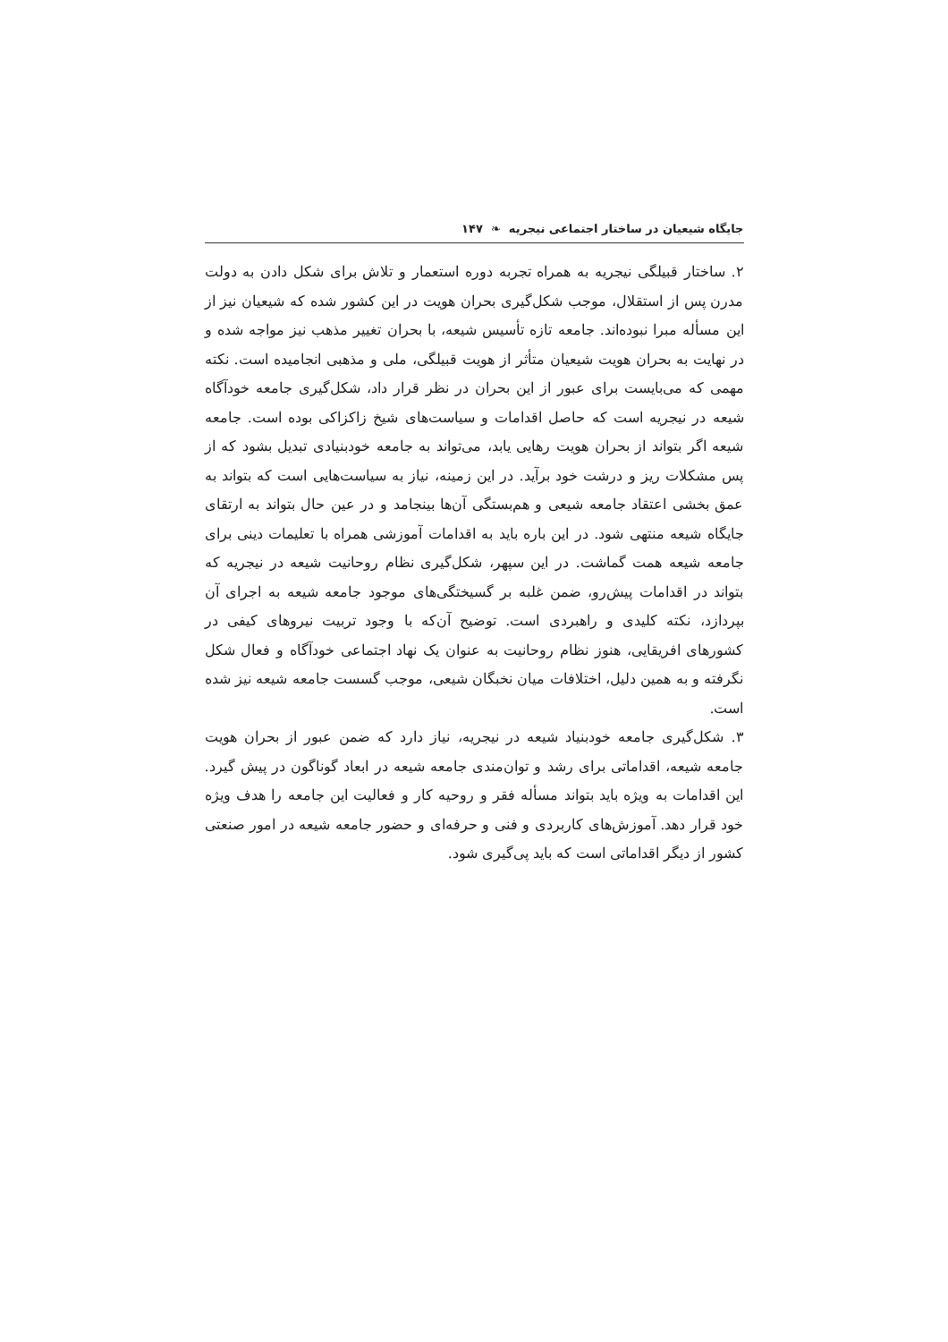جایگاه شیعیان در ساختار اجتماعی نیجریه ❧ ۱۴۷
۲. ساختار قبیلگی نیجریه به همراه تجربه دوره استعمار و تلاش برای شکل دادن به دولت مدرن پس از استقلال، موجب شکل‌گیری بحران هویت در این کشور شده که شیعیان نیز از این مسأله مبرا نبوده‌اند. جامعه تازه تأسیس شیعه، با بحران تغییر مذهب نیز مواجه شده و در نهایت به بحران هویت شیعیان متأثر از هویت قبیلگی، ملی و مذهبی انجامیده است. نکته مهمی که می‌بایست برای عبور از این بحران در نظر قرار داد، شکل‌گیری جامعه خودآگاه شیعه در نیجریه است که حاصل اقدامات و سیاست‌های شیخ زاکزاکی بوده است. جامعه شیعه اگر بتواند از بحران هویت رهایی یابد، می‌تواند به جامعه خودبنیادی تبدیل بشود که از پس مشکلات ریز و درشت خود برآید. در این زمینه، نیاز به سیاست‌هایی است که بتواند به عمق بخشی اعتقاد جامعه شیعی و هم‌بستگی آن‌ها بینجامد و در عین حال بتواند به ارتقای جایگاه شیعه منتهی شود. در این باره باید به اقدامات آموزشی همراه با تعلیمات دینی برای جامعه شیعه همت گماشت. در این سپهر، شکل‌گیری نظام روحانیت شیعه در نیجریه که بتواند در اقدامات پیش‌رو، ضمن غلبه بر گسیختگی‌های موجود جامعه شیعه به اجرای آن بپردازد، نکته کلیدی و راهبردی است. توضیح آن‌که با وجود تربیت نیروهای کیفی در کشورهای افریقایی، هنوز نظام روحانیت به عنوان یک نهاد اجتماعی خودآگاه و فعال شکل نگرفته و به همین دلیل، اختلافات میان نخبگان شیعی، موجب گسست جامعه شیعه نیز شده است.
۳. شکل‌گیری جامعه خودبنیاد شیعه در نیجریه، نیاز دارد که ضمن عبور از بحران هویت جامعه شیعه، اقداماتی برای رشد و توان‌مندی جامعه شیعه در ابعاد گوناگون در پیش گیرد. این اقدامات به ویژه باید بتواند مسأله فقر و روحیه کار و فعالیت این جامعه را هدف ویژه خود قرار دهد. آموزش‌های کاربردی و فنی و حرفه‌ای و حضور جامعه شیعه در امور صنعتی کشور از دیگر اقداماتی است که باید پی‌گیری شود.